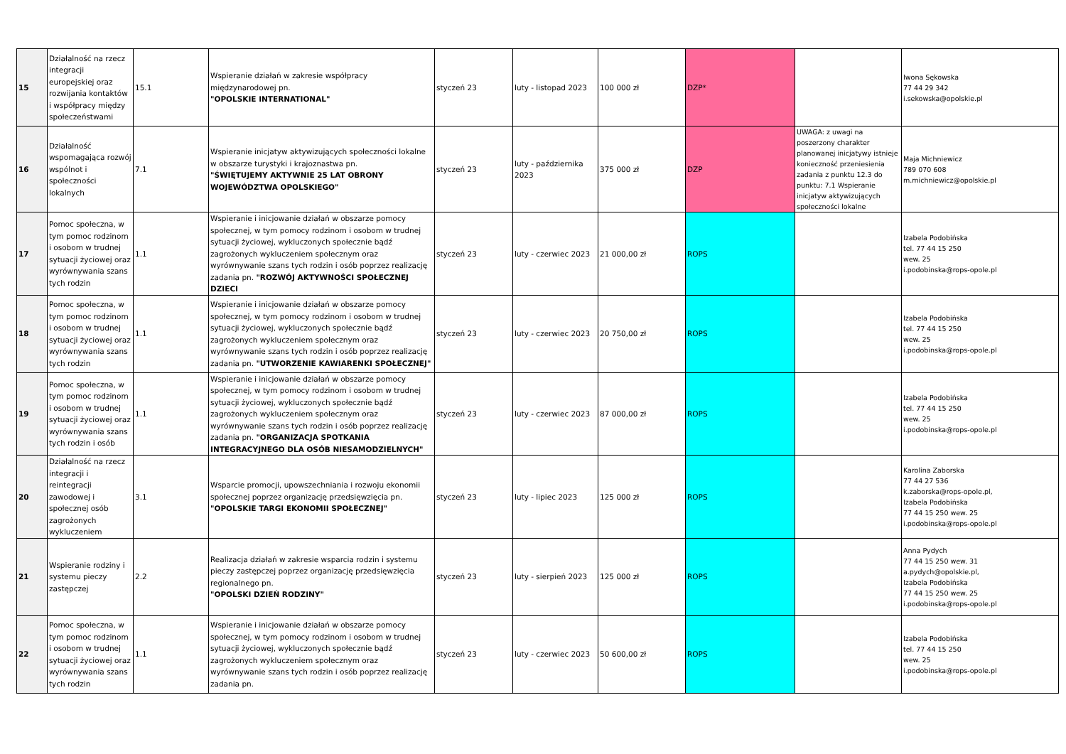| 15 | Działalność na rzecz integracji europejskiej oraz rozwijania kontaktów i współpracy między społeczeństwami | 15.1 | Wspieranie działań w zakresie współpracy międzynarodowej pn. "OPOLSKIE INTERNATIONAL" | styczeń 23 | luty - listopad 2023 | 100 000 zł | DZP* | | Iwona Sękowska 77 44 29 342 i.sekowska@opolskie.pl |
| 16 | Działalność wspomagająca rozwój wspólnot i społeczności lokalnych | 7.1 | Wspieranie inicjatyw aktywizujących społeczności lokalne w obszarze turystyki i krajoznastwa pn. "ŚWIĘTUJEMY AKTYWNIE 25 LAT OBRONY WOJEWÓDZTWA OPOLSKIEGO" | styczeń 23 | luty - października 2023 | 375 000 zł | DZP | UWAGA: z uwagi na poszerzony charakter planowanej inicjatywy istnieje konieczność przeniesienia zadania z punktu 12.3 do punktu: 7.1 Wspieranie inicjatyw aktywizujących społeczności lokalne | Maja Michniewicz 789 070 608 m.michniewicz@opolskie.pl |
| 17 | Pomoc społeczna, w tym pomoc rodzinom i osobom w trudnej sytuacji życiowej oraz wyrównywania szans tych rodzin | 1.1 | Wspieranie i inicjowanie działań w obszarze pomocy społecznej, w tym pomocy rodzinom i osobom w trudnej sytuacji życiowej, wykluczonych społecznie bądź zagrożonych wykluczeniem społecznym oraz wyrównywanie szans tych rodzin i osób poprzez realizację zadania pn. "ROZWÓJ AKTYWNOŚCI SPOŁECZNEJ DZIECI | styczeń 23 | luty - czerwiec 2023 | 21 000,00 zł | ROPS | | Izabela Podobińska tel. 77 44 15 250 wew. 25 i.podobinska@rops-opole.pl |
| 18 | Pomoc społeczna, w tym pomoc rodzinom i osobom w trudnej sytuacji życiowej oraz wyrównywania szans tych rodzin | 1.1 | Wspieranie i inicjowanie działań w obszarze pomocy społecznej, w tym pomocy rodzinom i osobom w trudnej sytuacji życiowej, wykluczonych społecznie bądź zagrożonych wykluczeniem społecznym oraz wyrównywanie szans tych rodzin i osób poprzez realizację zadania pn. "UTWORZENIE KAWIARENKI SPOŁECZNEJ" | styczeń 23 | luty - czerwiec 2023 | 20 750,00 zł | ROPS | | Izabela Podobińska tel. 77 44 15 250 wew. 25 i.podobinska@rops-opole.pl |
| 19 | Pomoc społeczna, w tym pomoc rodzinom i osobom w trudnej sytuacji życiowej oraz wyrównywania szans tych rodzin i osób | 1.1 | Wspieranie i inicjowanie działań w obszarze pomocy społecznej, w tym pomocy rodzinom i osobom w trudnej sytuacji życiowej, wykluczonych społecznie bądź zagrożonych wykluczeniem społecznym oraz wyrównywanie szans tych rodzin i osób poprzez realizację zadania pn. "ORGANIZACJA SPOTKANIA INTEGRACYJNEGO DLA OSÓB NIESAMODZIELNYCH" | styczeń 23 | luty - czerwiec 2023 | 87 000,00 zł | ROPS | | Izabela Podobińska tel. 77 44 15 250 wew. 25 i.podobinska@rops-opole.pl |
| 20 | Działalność na rzecz integracji i reintegracji zawodowej i społecznej osób zagrożonych wykluczeniem | 3.1 | Wsparcie promocji, upowszechniania i rozwoju ekonomii społecznej poprzez organizację przedsięwzięcia pn. "OPOLSKIE TARGI EKONOMII SPOŁECZNEJ" | styczeń 23 | luty - lipiec 2023 | 125 000 zł | ROPS | | Karolina Zaborska 77 44 27 536 k.zaborska@rops-opole.pl, Izabela Podobińska 77 44 15 250 wew. 25 i.podobinska@rops-opole.pl |
| 21 | Wspieranie rodziny i systemu pieczy zastępczej | 2.2 | Realizacja działań w zakresie wsparcia rodzin i systemu pieczy zastępczej poprzez organizację przedsięwzięcia regionalnego pn. "OPOLSKI DZIEŃ RODZINY" | styczeń 23 | luty - sierpień 2023 | 125 000 zł | ROPS | | Anna Pydych 77 44 15 250 wew. 31 a.pydych@opolskie.pl, Izabela Podobińska 77 44 15 250 wew. 25 i.podobinska@rops-opole.pl |
| 22 | Pomoc społeczna, w tym pomoc rodzinom i osobom w trudnej sytuacji życiowej oraz wyrównywania szans tych rodzin | 1.1 | Wspieranie i inicjowanie działań w obszarze pomocy społecznej, w tym pomocy rodzinom i osobom w trudnej sytuacji życiowej, wykluczonych społecznie bądź zagrożonych wykluczeniem społecznym oraz wyrównywanie szans tych rodzin i osób poprzez realizację zadania pn. | styczeń 23 | luty - czerwiec 2023 | 50 600,00 zł | ROPS | | Izabela Podobińska tel. 77 44 15 250 wew. 25 i.podobinska@rops-opole.pl |